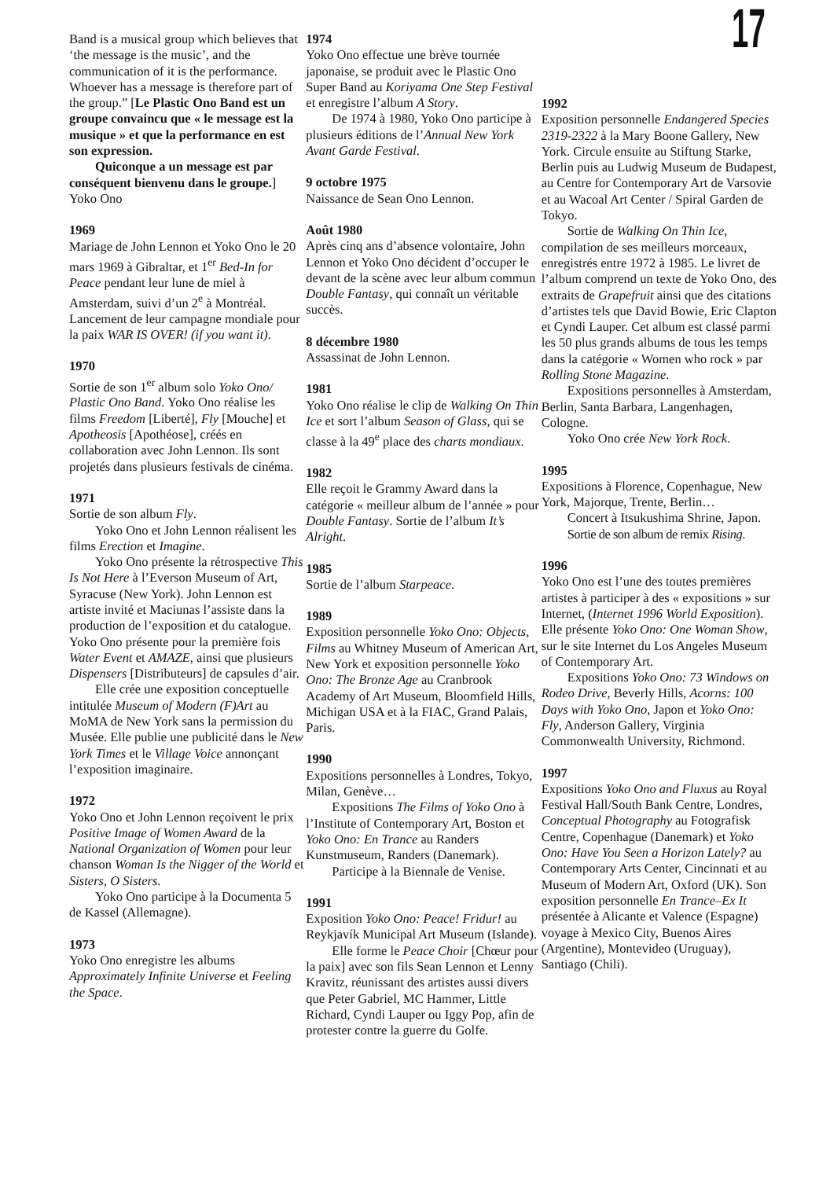17
Band is a musical group which believes that ‘the message is the music’, and the communication of it is the performance. Whoever has a message is therefore part of the group.” [Le Plastic Ono Band est un groupe convaincu que « le message est la musique » et que la performance en est son expression.
Quiconque a un message est par conséquent bienvenu dans le groupe.] Yoko Ono
1969
Mariage de John Lennon et Yoko Ono le 20 mars 1969 à Gibraltar, et 1<sup>er</sup> Bed-In for Peace pendant leur lune de miel à Amsterdam, suivi d’un 2<sup>e</sup> à Montréal. Lancement de leur campagne mondiale pour la paix WAR IS OVER! (if you want it).
1970
Sortie de son 1<sup>er</sup> album solo Yoko Ono/ Plastic Ono Band. Yoko Ono réalise les films Freedom [Liberté], Fly [Mouche] et Apotheosis [Apothéose], créés en collaboration avec John Lennon. Ils sont projetés dans plusieurs festivals de cinéma.
1971
Sortie de son album Fly.
Yoko Ono et John Lennon réalisent les films Erection et Imagine.
Yoko Ono présente la rétrospective This Is Not Here à l’Everson Museum of Art, Syracuse (New York). John Lennon est artiste invité et Maciunas l’assiste dans la production de l’exposition et du catalogue. Yoko Ono présente pour la première fois Water Event et AMAZE, ainsi que plusieurs Dispensers [Distributeurs] de capsules d’air.
Elle crée une exposition conceptuelle intitulée Museum of Modern (F)Art au MoMA de New York sans la permission du Musée. Elle publie une publicité dans le New York Times et le Village Voice annonçant l’exposition imaginaire.
1972
Yoko Ono et John Lennon reçoivent le prix Positive Image of Women Award de la National Organization of Women pour leur chanson Woman Is the Nigger of the World et Sisters, O Sisters.
Yoko Ono participe à la Documenta 5 de Kassel (Allemagne).
1973
Yoko Ono enregistre les albums Approximately Infinite Universe et Feeling the Space.
1974
Yoko Ono effectue une brève tournée japonaise, se produit avec le Plastic Ono Super Band au Koriyama One Step Festival et enregistre l’album A Story.
De 1974 à 1980, Yoko Ono participe à plusieurs éditions de l’Annual New York Avant Garde Festival.
9 octobre 1975
Naissance de Sean Ono Lennon.
Août 1980
Après cinq ans d’absence volontaire, John Lennon et Yoko Ono décident d’occuper le devant de la scène avec leur album commun Double Fantasy, qui connaît un véritable succès.
8 décembre 1980
Assassinat de John Lennon.
1981
Yoko Ono réalise le clip de Walking On Thin Ice et sort l’album Season of Glass, qui se classe à la 49<sup>e</sup> place des charts mondiaux.
1982
Elle reçoit le Grammy Award dans la catégorie « meilleur album de l’année » pour Double Fantasy. Sortie de l’album It’s Alright.
1985
Sortie de l’album Starpeace.
1989
Exposition personnelle Yoko Ono: Objects, Films au Whitney Museum of American Art, New York et exposition personnelle Yoko Ono: The Bronze Age au Cranbrook Academy of Art Museum, Bloomfield Hills, Michigan USA et à la FIAC, Grand Palais, Paris.
1990
Expositions personnelles à Londres, Tokyo, Milan, Genève…
Expositions The Films of Yoko Ono à l’Institute of Contemporary Art, Boston et Yoko Ono: En Trance au Randers Kunstmuseum, Randers (Danemark).
Participe à la Biennale de Venise.
1991
Exposition Yoko Ono: Peace! Fridur! au Reykjavík Municipal Art Museum (Islande).
Elle forme le Peace Choir [Chœur pour la paix] avec son fils Sean Lennon et Lenny Kravitz, réunissant des artistes aussi divers que Peter Gabriel, MC Hammer, Little Richard, Cyndi Lauper ou Iggy Pop, afin de protester contre la guerre du Golfe.
1992
Exposition personnelle Endangered Species 2319-2322 à la Mary Boone Gallery, New York. Circule ensuite au Stiftung Starke, Berlin puis au Ludwig Museum de Budapest, au Centre for Contemporary Art de Varsovie et au Wacoal Art Center / Spiral Garden de Tokyo.
Sortie de Walking On Thin Ice, compilation de ses meilleurs morceaux, enregistrés entre 1972 à 1985. Le livret de l’album comprend un texte de Yoko Ono, des extraits de Grapefruit ainsi que des citations d’artistes tels que David Bowie, Eric Clapton et Cyndi Lauper. Cet album est classé parmi les 50 plus grands albums de tous les temps dans la catégorie « Women who rock » par Rolling Stone Magazine.
Expositions personnelles à Amsterdam, Berlin, Santa Barbara, Langenhagen, Cologne.
Yoko Ono crée New York Rock.
1995
Expositions à Florence, Copenhague, New York, Majorque, Trente, Berlin…
Concert à Itsukushima Shrine, Japon.
Sortie de son album de remix Rising.
1996
Yoko Ono est l’une des toutes premières artistes à participer à des « expositions » sur Internet, (Internet 1996 World Exposition). Elle présente Yoko Ono: One Woman Show, sur le site Internet du Los Angeles Museum of Contemporary Art.
Expositions Yoko Ono: 73 Windows on Rodeo Drive, Beverly Hills, Acorns: 100 Days with Yoko Ono, Japon et Yoko Ono: Fly, Anderson Gallery, Virginia Commonwealth University, Richmond.
1997
Expositions Yoko Ono and Fluxus au Royal Festival Hall/South Bank Centre, Londres, Conceptual Photography au Fotografisk Centre, Copenhague (Danemark) et Yoko Ono: Have You Seen a Horizon Lately? au Contemporary Arts Center, Cincinnati et au Museum of Modern Art, Oxford (UK). Son exposition personnelle En Trance–Ex It présentée à Alicante et Valence (Espagne) voyage à Mexico City, Buenos Aires (Argentine), Montevideo (Uruguay), Santiago (Chili).